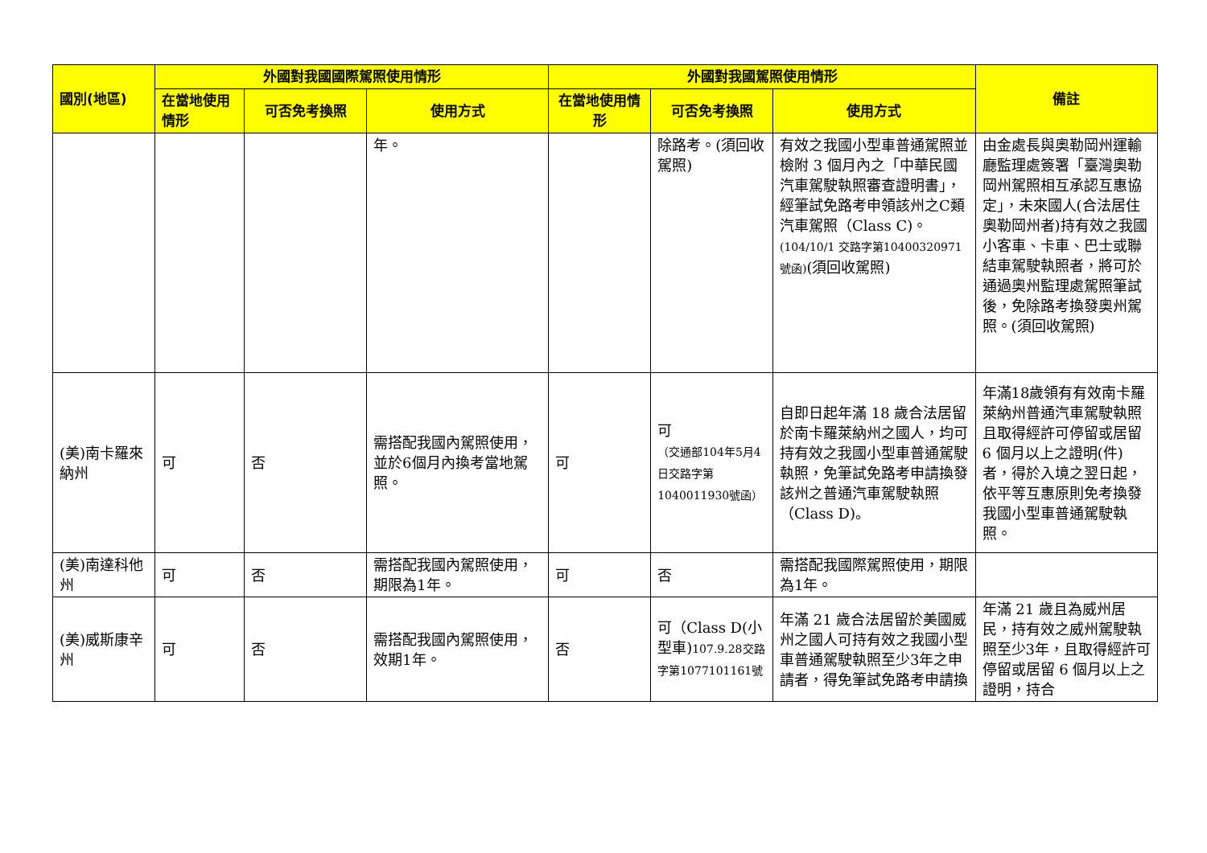| 國別(地區) | 外國對我國國際駕照使用情形 | | | 外國對我國駕照使用情形 | | | 備註 |
| --- | --- | --- | --- | --- | --- | --- | --- |
| | 在當地使用情形 | 可否免考換照 | 使用方式 | 在當地使用情形 | 可否免考換照 | 使用方式 | |
| | | | 年。 | | 除路考。(須回收駕照) | 有效之我國小型車普通駕照並檢附 3 個月內之「中華民國汽車駕駛執照審查證明書」，經筆試免路考申領該州之C類汽車駕照（Class C)。 (104/10/1 交路字第10400320971號函) (須回收駕照) | 由金處長與奧勒岡州運輸廳監理處簽署「臺灣奧勒岡州駕照相互承認互惠協定」，未來國人(合法居住奧勒岡州者)持有效之我國小客車、卡車、巴士或聯結車駕駛執照者，將可於通過奧州監理處駕照筆試後，免除路考換發奧州駕照。(須回收駕照) |
| (美)南卡羅來納州 | 可 | 否 | 需搭配我國內駕照使用，並於6個月內換考當地駕照。 | 可 | 可 （交通部104年5月4日交路字第1040011930號函） | 自即日起年滿 18 歲合法居留於南卡羅萊納州之國人，均可持有效之我國小型車普通駕駛執照，免筆試免路考申請換發該州之普通汽車駕駛執照（Class D)。 | 年滿18歲領有有效南卡羅萊納州普通汽車駕駛執照且取得經許可停留或居留 6 個月以上之證明(件)者，得於入境之翌日起，依平等互惠原則免考換發我國小型車普通駕駛執照。 |
| (美)南達科他州 | 可 | 否 | 需搭配我國內駕照使用，期限為1年。 | 可 | 否 | 需搭配我國際駕照使用，期限為1年。 | |
| (美)威斯康辛州 | 可 | 否 | 需搭配我國內駕照使用，效期1年。 | 否 | 可（Class D(小型車) 107.9.28交路字第1077101161號 | 年滿 21 歲合法居留於美國威州之國人可持有效之我國小型車普通駕駛執照至少3年之申請者，得免筆試免路考申請換 | 年滿 21 歲且為威州居民，持有效之威州駕駛執照至少3年，且取得經許可停留或居留 6 個月以上之證明，持合 |